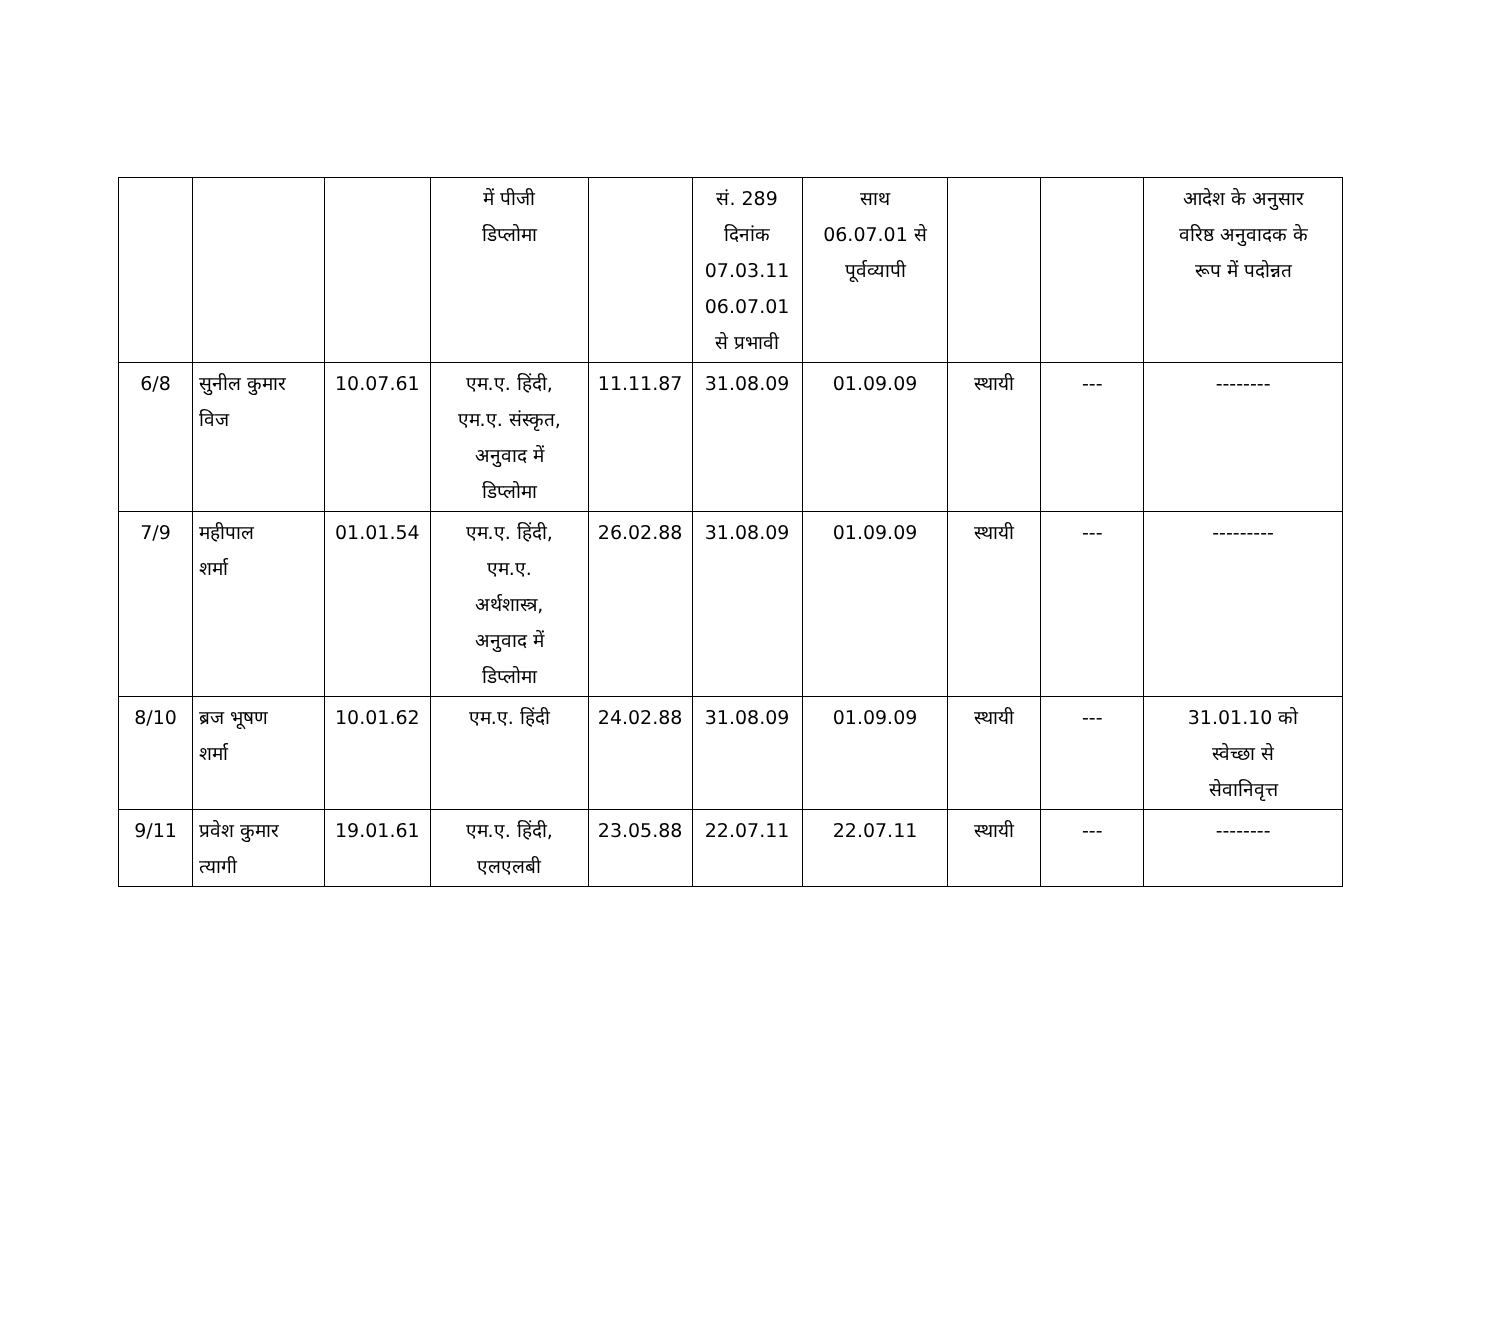| | | | में पीजी डिप्लोमा | | सं. 289 दिनांक 07.03.11 06.07.01 से प्रभावी | साथ 06.07.01 से पूर्वव्यापी | | | आदेश के अनुसार वरिष्ठ अनुवादक के रूप में पदोन्नत |
| 6/8 | सुनील कुमार विज | 10.07.61 | एम.ए. हिंदी, एम.ए. संस्कृत, अनुवाद में डिप्लोमा | 11.11.87 | 31.08.09 | 01.09.09 | स्थायी | --- | -------- |
| 7/9 | महीपाल शर्मा | 01.01.54 | एम.ए. हिंदी, एम.ए. अर्थशास्त्र, अनुवाद में डिप्लोमा | 26.02.88 | 31.08.09 | 01.09.09 | स्थायी | --- | --------- |
| 8/10 | ब्रज भूषण शर्मा | 10.01.62 | एम.ए. हिंदी | 24.02.88 | 31.08.09 | 01.09.09 | स्थायी | --- | 31.01.10 को स्वेच्छा से सेवानिवृत्त |
| 9/11 | प्रवेश कुमार त्यागी | 19.01.61 | एम.ए. हिंदी, एलएलबी | 23.05.88 | 22.07.11 | 22.07.11 | स्थायी | --- | -------- |